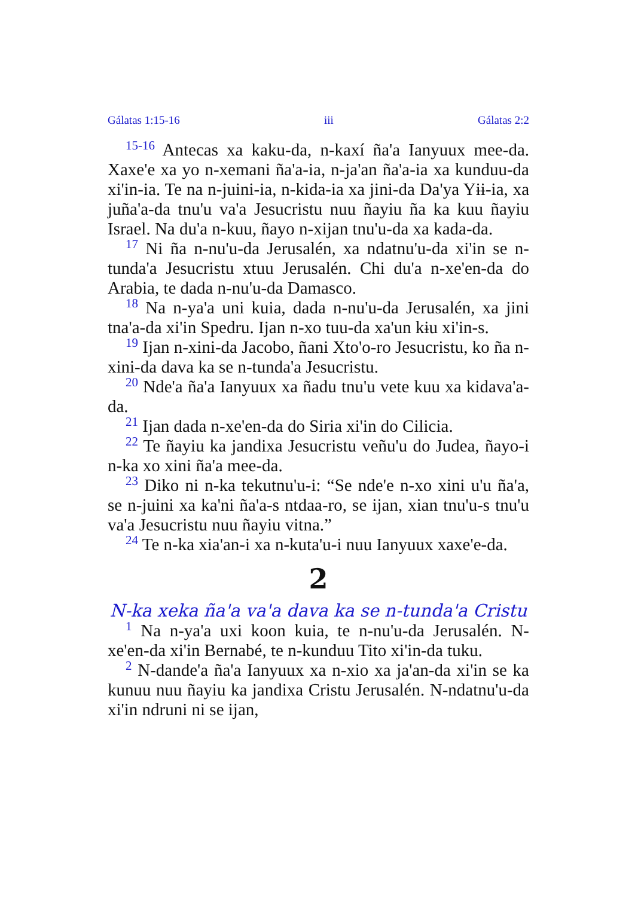Gálatas 1:15-16 iii Gálatas 2:2
<sup>15-16</sup> Antecas xa kaku-da, n-kaxí ña'a Ianyuux mee-da. Xaxe'e xa yo n-xemani ña'a-ia, n-ja'an ña'a-ia xa kunduu-da xi'in-ia. Te na n-juini-ia, n-kida-ia xa jini-da Da'ya Yɨɨ-ia, xa juña'a-da tnu'u va'a Jesucristu nuu ñayiu ña ka kuu ñayiu Israel. Na du'a n-kuu, ñayo n-xijan tnu'u-da xa kada-da.
<sup>17</sup> Ni ña n-nu'u-da Jerusalén, xa ndatnu'u-da xi'in se n-tunda'a Jesucristu xtuu Jerusalén. Chi du'a n-xe'en-da do Arabia, te dada n-nu'u-da Damasco.
<sup>18</sup> Na n-ya'a uni kuia, dada n-nu'u-da Jerusalén, xa jini tna'a-da xi'in Spedru. Ijan n-xo tuu-da xa'un kɨu xi'in-s.
<sup>19</sup> Ijan n-xini-da Jacobo, ñani Xto'o-ro Jesucristu, ko ña n-xini-da dava ka se n-tunda'a Jesucristu.
<sup>20</sup> Nde'a ña'a Ianyuux xa ñadu tnu'u vete kuu xa kidava'a-da.
<sup>21</sup> Ijan dada n-xe'en-da do Siria xi'in do Cilicia.
<sup>22</sup> Te ñayiu ka jandixa Jesucristu veñu'u do Judea, ñayo-i n-ka xo xini ña'a mee-da.
<sup>23</sup> Diko ni n-ka tekutnu'u-i: “Se nde'e n-xo xini u'u ña'a, se n-juini xa ka'ni ña'a-s ntdaa-ro, se ijan, xian tnu'u-s tnu'u va'a Jesucristu nuu ñayiu vitna.”
<sup>24</sup> Te n-ka xia'an-i xa n-kuta'u-i nuu Ianyuux xaxe'e-da.
2
N-ka xeka ña'a va'a dava ka se n-tunda'a Cristu
<sup>1</sup> Na n-ya'a uxi koon kuia, te n-nu'u-da Jerusalén. N-xe'en-da xi'in Bernabé, te n-kunduu Tito xi'in-da tuku.
<sup>2</sup> N-dande'a ña'a Ianyuux xa n-xio xa ja'an-da xi'in se ka kunuu nuu ñayiu ka jandixa Cristu Jerusalén. N-ndatnu'u-da xi'in ndruni ni se ijan,